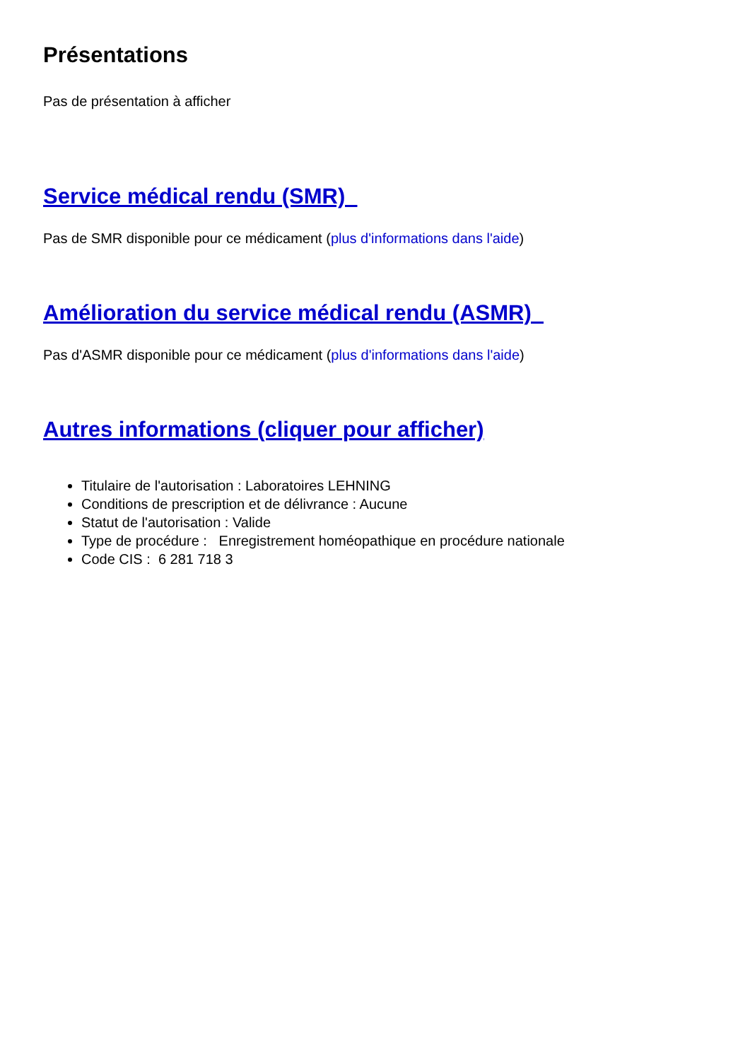Présentations
Pas de présentation à afficher
Service médical rendu (SMR)
Pas de SMR disponible pour ce médicament (plus d'informations dans l'aide)
Amélioration du service médical rendu (ASMR)
Pas d'ASMR disponible pour ce médicament (plus d'informations dans l'aide)
Autres informations (cliquer pour afficher)
Titulaire de l'autorisation : Laboratoires LEHNING
Conditions de prescription et de délivrance : Aucune
Statut de l'autorisation : Valide
Type de procédure : Enregistrement homéopathique en procédure nationale
Code CIS : 6 281 718 3